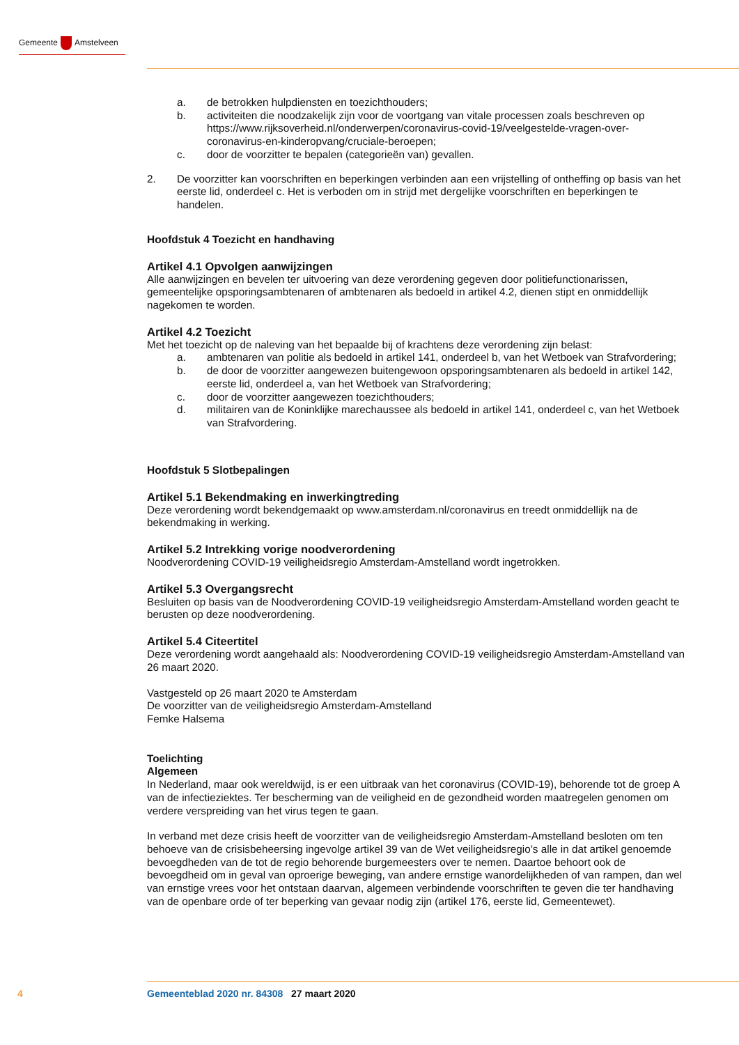Gemeente Amstelveen
a. de betrokken hulpdiensten en toezichthouders;
b. activiteiten die noodzakelijk zijn voor de voortgang van vitale processen zoals beschreven op https://www.rijksoverheid.nl/onderwerpen/coronavirus-covid-19/veelgestelde-vragen-over-coronavirus-en-kinderopvang/cruciale-beroepen;
c. door de voorzitter te bepalen (categorieën van) gevallen.
2. De voorzitter kan voorschriften en beperkingen verbinden aan een vrijstelling of ontheffing op basis van het eerste lid, onderdeel c. Het is verboden om in strijd met dergelijke voorschriften en beperkingen te handelen.
Hoofdstuk 4 Toezicht en handhaving
Artikel 4.1 Opvolgen aanwijzingen
Alle aanwijzingen en bevelen ter uitvoering van deze verordening gegeven door politiefunctionarissen, gemeentelijke opsporingsambtenaren of ambtenaren als bedoeld in artikel 4.2, dienen stipt en onmiddellijk nagekomen te worden.
Artikel 4.2 Toezicht
Met het toezicht op de naleving van het bepaalde bij of krachtens deze verordening zijn belast:
a. ambtenaren van politie als bedoeld in artikel 141, onderdeel b, van het Wetboek van Strafvordering;
b. de door de voorzitter aangewezen buitengewoon opsporingsambtenaren als bedoeld in artikel 142, eerste lid, onderdeel a, van het Wetboek van Strafvordering;
c. door de voorzitter aangewezen toezichthouders;
d. militairen van de Koninklijke marechaussee als bedoeld in artikel 141, onderdeel c, van het Wetboek van Strafvordering.
Hoofdstuk 5 Slotbepalingen
Artikel 5.1 Bekendmaking en inwerkingtreding
Deze verordening wordt bekendgemaakt op www.amsterdam.nl/coronavirus en treedt onmiddellijk na de bekendmaking in werking.
Artikel 5.2 Intrekking vorige noodverordening
Noodverordening COVID-19 veiligheidsregio Amsterdam-Amstelland wordt ingetrokken.
Artikel 5.3 Overgangsrecht
Besluiten op basis van de Noodverordening COVID-19 veiligheidsregio Amsterdam-Amstelland worden geacht te berusten op deze noodverordening.
Artikel 5.4 Citeertitel
Deze verordening wordt aangehaald als: Noodverordening COVID-19 veiligheidsregio Amsterdam-Amstelland van 26 maart 2020.
Vastgesteld op 26 maart 2020 te Amsterdam
De voorzitter van de veiligheidsregio Amsterdam-Amstelland
Femke Halsema
Toelichting
Algemeen
In Nederland, maar ook wereldwijd, is er een uitbraak van het coronavirus (COVID-19), behorende tot de groep A van de infectieziektes. Ter bescherming van de veiligheid en de gezondheid worden maatregelen genomen om verdere verspreiding van het virus tegen te gaan.
In verband met deze crisis heeft de voorzitter van de veiligheidsregio Amsterdam-Amstelland besloten om ten behoeve van de crisisbeheersing ingevolge artikel 39 van de Wet veiligheidsregio’s alle in dat artikel genoemde bevoegdheden van de tot de regio behorende burgemeesters over te nemen. Daartoe behoort ook de bevoegdheid om in geval van oproerige beweging, van andere ernstige wanordelijkheden of van rampen, dan wel van ernstige vrees voor het ontstaan daarvan, algemeen verbindende voorschriften te geven die ter handhaving van de openbare orde of ter beperking van gevaar nodig zijn (artikel 176, eerste lid, Gemeentewet).
4 Gemeenteblad 2020 nr. 84308 27 maart 2020